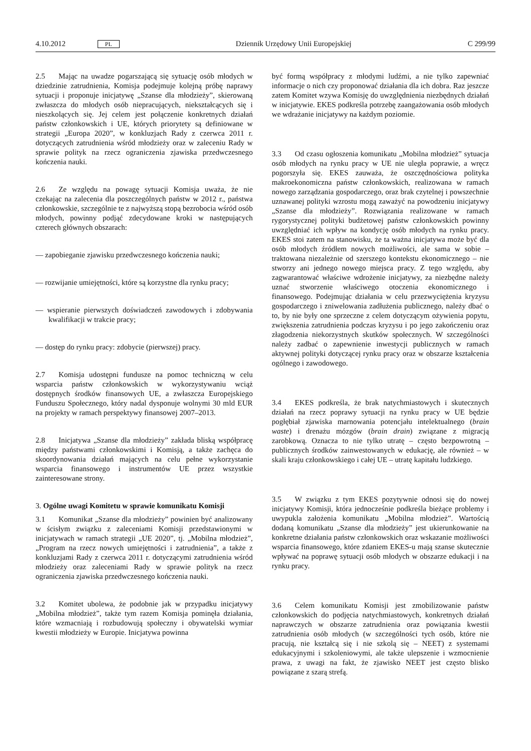4.10.2012 PL Dziennik Urzędowy Unii Europejskiej C 299/99
2.5 Mając na uwadze pogarszającą się sytuację osób młodych w dziedzinie zatrudnienia, Komisja podejmuje kolejną próbę naprawy sytuacji i proponuje inicjatywę „Szanse dla młodzieży”, skierowaną zwłaszcza do młodych osób niepracujących, niekształcących się i nieszkolących się. Jej celem jest połączenie konkretnych działań państw członkowskich i UE, których priorytety są definiowane w strategii „Europa 2020”, w konkluzjach Rady z czerwca 2011 r. dotyczących zatrudnienia wśród młodzieży oraz w zaleceniu Rady w sprawie polityk na rzecz ograniczenia zjawiska przedwczesnego kończenia nauki.
2.6 Ze względu na powagę sytuacji Komisja uważa, że nie czekając na zalecenia dla poszczególnych państw w 2012 r., państwa członkowskie, szczególnie te z najwyższą stopą bezrobocia wśród osób młodych, powinny podjąć zdecydowane kroki w następujących czterech głównych obszarach:
— zapobieganie zjawisku przedwczesnego kończenia nauki;
— rozwijanie umiejętności, które są korzystne dla rynku pracy;
— wspieranie pierwszych doświadczeń zawodowych i zdobywania kwalifikacji w trakcie pracy;
— dostęp do rynku pracy: zdobycie (pierwszej) pracy.
2.7 Komisja udostępni fundusze na pomoc techniczną w celu wsparcia państw członkowskich w wykorzystywaniu wciąż dostępnych środków finansowych UE, a zwłaszcza Europejskiego Funduszu Społecznego, który nadal dysponuje wolnymi 30 mld EUR na projekty w ramach perspektywy finansowej 2007–2013.
2.8 Inicjatywa „Szanse dla młodzieży” zakłada bliską współpracę między państwami członkowskimi i Komisją, a także zachęca do skoordynowania działań mających na celu pełne wykorzystanie wsparcia finansowego i instrumentów UE przez wszystkie zainteresowane strony.
3. Ogólne uwagi Komitetu w sprawie komunikatu Komisji
3.1 Komunikat „Szanse dla młodzieży” powinien być analizowany w ścisłym związku z zaleceniami Komisji przedstawionymi w inicjatywach w ramach strategii „UE 2020”, tj. „Mobilna młodzież”, „Program na rzecz nowych umiejętności i zatrudnienia”, a także z konkluzjami Rady z czerwca 2011 r. dotyczącymi zatrudnienia wśród młodzieży oraz zaleceniami Rady w sprawie polityk na rzecz ograniczenia zjawiska przedwczesnego kończenia nauki.
3.2 Komitet ubolewa, że podobnie jak w przypadku inicjatywy „Mobilna młodzież”, także tym razem Komisja pominęła działania, które wzmacniają i rozbudowują społeczny i obywatelski wymiar kwestii młodzieży w Europie. Inicjatywa powinna
być formą współpracy z młodymi ludźmi, a nie tylko zapewniać informacje o nich czy proponować działania dla ich dobra. Raz jeszcze zatem Komitet wzywa Komisję do uwzględnienia niezbędnych działań w inicjatywie. EKES podkreśla potrzebę zaangażowania osób młodych we wdrażanie inicjatywy na każdym poziomie.
3.3 Od czasu ogłoszenia komunikatu „Mobilna młodzież” sytuacja osób młodych na rynku pracy w UE nie uległa poprawie, a wręcz pogorszyła się. EKES zauważa, że oszczędnościowa polityka makroekonomiczna państw członkowskich, realizowana w ramach nowego zarządzania gospodarczego, oraz brak czytelnej i powszechnie uznawanej polityki wzrostu mogą zaważyć na powodzeniu inicjatywy „Szanse dla młodzieży”. Rozwiązania realizowane w ramach rygorystycznej polityki budżetowej państw członkowskich powinny uwzględniać ich wpływ na kondycję osób młodych na rynku pracy. EKES stoi zatem na stanowisku, że ta ważna inicjatywa może być dla osób młodych źródłem nowych możliwości, ale sama w sobie – traktowana niezależnie od szerszego kontekstu ekonomicznego – nie stworzy ani jednego nowego miejsca pracy. Z tego względu, aby zagwarantować właściwe wdrożenie inicjatywy, za niezbędne należy uznać stworzenie właściwego otoczenia ekonomicznego i finansowego. Podejmując działania w celu przezwyciężenia kryzysu gospodarczego i zniwelowania zadłużenia publicznego, należy dbać o to, by nie były one sprzeczne z celem dotyczącym ożywienia popytu, zwiększenia zatrudnienia podczas kryzysu i po jego zakończeniu oraz złagodzenia niekorzystnych skutków społecznych. W szczególności należy zadbać o zapewnienie inwestycji publicznych w ramach aktywnej polityki dotyczącej rynku pracy oraz w obszarze kształcenia ogólnego i zawodowego.
3.4 EKES podkreśla, że brak natychmiastowych i skutecznych działań na rzecz poprawy sytuacji na rynku pracy w UE będzie pogłębiał zjawiska marnowania potencjału intelektualnego (brain waste) i drenażu mózgów (brain drain) związane z migracją zarobkową. Oznacza to nie tylko utratę – często bezpowrotną – publicznych środków zainwestowanych w edukację, ale również – w skali kraju członkowskiego i całej UE – utratę kapitału ludzkiego.
3.5 W związku z tym EKES pozytywnie odnosi się do nowej inicjatywy Komisji, która jednocześnie podkreśla bieżące problemy i uwypukla założenia komunikatu „Mobilna młodzież”. Wartością dodaną komunikatu „Szanse dla młodzieży” jest ukierunkowanie na konkretne działania państw członkowskich oraz wskazanie możliwości wsparcia finansowego, które zdaniem EKES-u mają szanse skutecznie wpływać na poprawę sytuacji osób młodych w obszarze edukacji i na rynku pracy.
3.6 Celem komunikatu Komisji jest zmobilizowanie państw członkowskich do podjęcia natychmiastowych, konkretnych działań naprawczych w obszarze zatrudnienia oraz powiązania kwestii zatrudnienia osób młodych (w szczególności tych osób, które nie pracują, nie kształcą się i nie szkolą się – NEET) z systemami edukacyjnymi i szkoleniowymi, ale także ulepszenie i wzmocnienie prawa, z uwagi na fakt, że zjawisko NEET jest często blisko powiązane z szarą strefą.